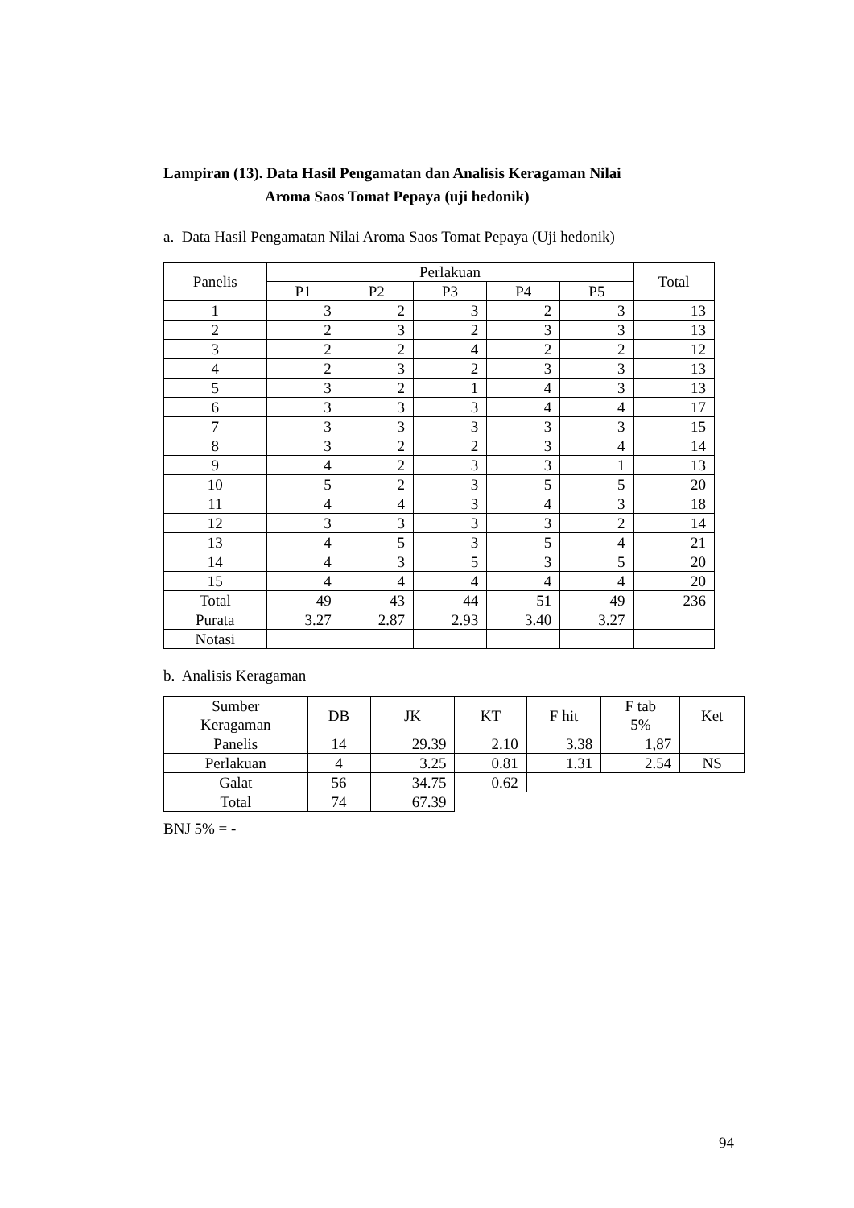Lampiran (13). Data Hasil Pengamatan dan Analisis Keragaman Nilai
Aroma Saos Tomat Pepaya (uji hedonik)
a. Data Hasil Pengamatan Nilai Aroma Saos Tomat Pepaya (Uji hedonik)
| Panelis | Perlakuan | | | | | Total |
| --- | --- | --- | --- | --- | --- | --- |
| | P1 | P2 | P3 | P4 | P5 | |
| 1 | 3 | 2 | 3 | 2 | 3 | 13 |
| 2 | 2 | 3 | 2 | 3 | 3 | 13 |
| 3 | 2 | 2 | 4 | 2 | 2 | 12 |
| 4 | 2 | 3 | 2 | 3 | 3 | 13 |
| 5 | 3 | 2 | 1 | 4 | 3 | 13 |
| 6 | 3 | 3 | 3 | 4 | 4 | 17 |
| 7 | 3 | 3 | 3 | 3 | 3 | 15 |
| 8 | 3 | 2 | 2 | 3 | 4 | 14 |
| 9 | 4 | 2 | 3 | 3 | 1 | 13 |
| 10 | 5 | 2 | 3 | 5 | 5 | 20 |
| 11 | 4 | 4 | 3 | 4 | 3 | 18 |
| 12 | 3 | 3 | 3 | 3 | 2 | 14 |
| 13 | 4 | 5 | 3 | 5 | 4 | 21 |
| 14 | 4 | 3 | 5 | 3 | 5 | 20 |
| 15 | 4 | 4 | 4 | 4 | 4 | 20 |
| Total | 49 | 43 | 44 | 51 | 49 | 236 |
| Purata | 3.27 | 2.87 | 2.93 | 3.40 | 3.27 | |
| Notasi | | | | | | |
b. Analisis Keragaman
| Sumber Keragaman | DB | JK | KT | F hit | F tab 5% | Ket |
| --- | --- | --- | --- | --- | --- | --- |
| Panelis | 14 | 29.39 | 2.10 | 3.38 | 1,87 | |
| Perlakuan | 4 | 3.25 | 0.81 | 1.31 | 2.54 | NS |
| Galat | 56 | 34.75 | 0.62 | | | |
| Total | 74 | 67.39 | | | | |
BNJ 5% = -
94